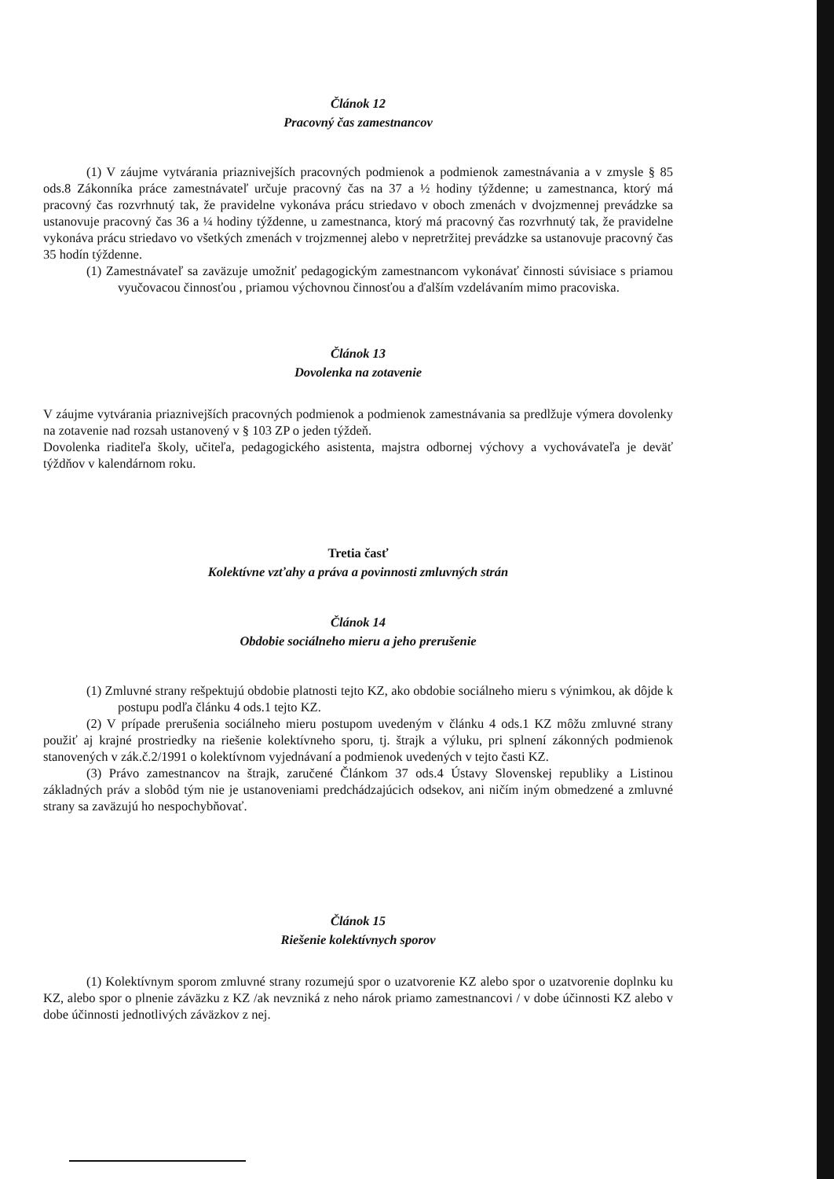Článok 12
Pracovný čas zamestnancov
(1) V záujme vytvárania priaznivejších pracovných podmienok a podmienok zamestnávania a v zmysle § 85 ods.8 Zákonníka práce zamestnávateľ určuje pracovný čas na 37 a ½ hodiny týždenne; u zamestnanca, ktorý má pracovný čas rozvrhnutý tak, že pravidelne vykonáva prácu striedavo v oboch zmenách v dvojzmennej prevádzke sa ustanovuje pracovný čas 36 a ¼ hodiny týždenne, u zamestnanca, ktorý má pracovný čas rozvrhnutý tak, že pravidelne vykonáva prácu striedavo vo všetkých zmenách v trojzmennej alebo v nepretržitej prevádzke sa ustanovuje pracovný čas 35 hodín týždenne.
(1) Zamestnávateľ sa zaväzuje umožniť pedagogickým zamestnancom vykonávať činnosti súvisiace s priamou vyučovacou činnosťou , priamou výchovnou činnosťou a ďalším vzdelávaním mimo pracoviska.
Článok 13
Dovolenka na zotavenie
V záujme vytvárania priaznivejších pracovných podmienok a podmienok zamestnávania sa predlžuje výmera dovolenky na zotavenie nad rozsah ustanovený v § 103 ZP o jeden týždeň.
Dovolenka riaditeľa školy, učiteľa, pedagogického asistenta, majstra odbornej výchovy a vychovávateľa je deväť týždňov v kalendárnom roku.
Tretia časť
Kolektívne vzťahy a práva a povinnosti zmluvných strán
Článok 14
Obdobie sociálneho mieru a jeho prerušenie
(1) Zmluvné strany rešpektujú obdobie platnosti tejto KZ, ako obdobie sociálneho mieru s výnimkou, ak dôjde k postupu podľa článku 4 ods.1 tejto KZ.
(2) V prípade prerušenia sociálneho mieru postupom uvedeným v článku 4 ods.1 KZ môžu zmluvné strany použiť aj krajné prostriedky na riešenie kolektívneho sporu, tj. štrajk a výluku, pri splnení zákonných podmienok stanovených v zák.č.2/1991 o kolektívnom vyjednávaní a podmienok uvedených v tejto časti KZ.
(3) Právo zamestnancov na štrajk, zaručené Článkom 37 ods.4 Ústavy Slovenskej republiky a Listinou základných práv a slobôd tým nie je ustanoveniami predchádzajúcich odsekov, ani ničím iným obmedzené a zmluvné strany sa zaväzujú ho nespochybňovať.
Článok 15
Riešenie kolektívnych sporov
(1) Kolektívnym sporom zmluvné strany rozumejú spor o uzatvorenie KZ alebo spor o uzatvorenie doplnku ku KZ, alebo spor o plnenie záväzku z KZ /ak nevzniká z neho nárok priamo zamestnancovi / v dobe účinnosti KZ alebo v dobe účinnosti jednotlivých záväzkov z nej.